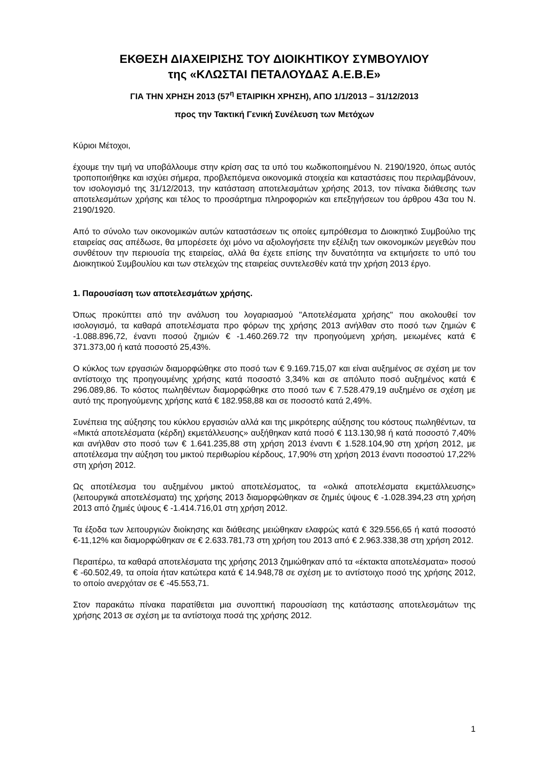ΕΚΘΕΣΗ ΔΙΑΧΕΙΡΙΣΗΣ ΤΟΥ ΔΙΟΙΚΗΤΙΚΟΥ ΣΥΜΒΟΥΛΙΟΥ
της «ΚΛΩΣΤΑΙ ΠΕΤΑΛΟΥΔΑΣ Α.Ε.Β.Ε»
ΓΙΑ ΤΗΝ ΧΡΗΣΗ 2013 (57<sup>η</sup> ΕΤΑΙΡΙΚΗ ΧΡΗΣΗ), ΑΠΟ 1/1/2013 – 31/12/2013
προς την Τακτική Γενική Συνέλευση των Μετόχων
Κύριοι Μέτοχοι,
έχουμε την τιμή να υποβάλλουμε στην κρίση σας τα υπό του κωδικοποιημένου Ν. 2190/1920, όπως αυτός τροποποιήθηκε και ισχύει σήμερα, προβλεπόμενα οικονομικά στοιχεία και καταστάσεις που περιλαμβάνουν, τον ισολογισμό της 31/12/2013, την κατάσταση αποτελεσμάτων χρήσης 2013, τον πίνακα διάθεσης των αποτελεσμάτων χρήσης και τέλος το προσάρτημα πληροφοριών και επεξηγήσεων του άρθρου 43α του Ν. 2190/1920.
Από το σύνολο των οικονομικών αυτών καταστάσεων τις οποίες εμπρόθεσμα το Διοικητικό Συμβούλιο της εταιρείας σας απέδωσε, θα μπορέσετε όχι μόνο να αξιολογήσετε την εξέλιξη των οικονομικών μεγεθών που συνθέτουν την περιουσία της εταιρείας, αλλά θα έχετε επίσης την δυνατότητα να εκτιμήσετε το υπό του Διοικητικού Συμβουλίου και των στελεχών της εταιρείας συντελεσθέν κατά την χρήση 2013 έργο.
1. Παρουσίαση των αποτελεσμάτων χρήσης.
Όπως προκύπτει από την ανάλυση του λογαριασμού "Αποτελέσματα χρήσης" που ακολουθεί τον ισολογισμό, τα καθαρά αποτελέσματα προ φόρων της χρήσης 2013 ανήλθαν στο ποσό των ζημιών € -1.088.896,72, έναντι ποσού ζημιών € -1.460.269.72 την προηγούμενη χρήση, μειωμένες κατά € 371.373,00 ή κατά ποσοστό 25,43%.
Ο κύκλος των εργασιών διαμορφώθηκε στο ποσό των € 9.169.715,07 και είναι αυξημένος σε σχέση με τον αντίστοιχο της προηγουμένης χρήσης κατά ποσοστό 3,34% και σε απόλυτο ποσό αυξημένος κατά € 296.089,86. Το κόστος πωληθέντων διαμορφώθηκε στο ποσό των € 7.528.479,19 αυξημένο σε σχέση με αυτό της προηγούμενης χρήσης κατά € 182.958,88 και σε ποσοστό κατά 2,49%.
Συνέπεια της αύξησης του κύκλου εργασιών αλλά και της μικρότερης αύξησης του κόστους πωληθέντων, τα «Μικτά αποτελέσματα (κέρδη) εκμετάλλευσης» αυξήθηκαν κατά ποσό € 113.130,98 ή κατά ποσοστό 7,40% και ανήλθαν στο ποσό των € 1.641.235,88 στη χρήση 2013 έναντι € 1.528.104,90 στη χρήση 2012, με αποτέλεσμα την αύξηση του μικτού περιθωρίου κέρδους, 17,90% στη χρήση 2013 έναντι ποσοστού 17,22% στη χρήση 2012.
Ως αποτέλεσμα του αυξημένου μικτού αποτελέσματος, τα «ολικά αποτελέσματα εκμετάλλευσης» (λειτουργικά αποτελέσματα) της χρήσης 2013 διαμορφώθηκαν σε ζημιές ύψους € -1.028.394,23 στη χρήση 2013 από ζημιές ύψους € -1.414.716,01 στη χρήση 2012.
Τα έξοδα των λειτουργιών διοίκησης και διάθεσης μειώθηκαν ελαφρώς κατά € 329.556,65 ή κατά ποσοστό €-11,12% και διαμορφώθηκαν σε € 2.633.781,73 στη χρήση του 2013 από € 2.963.338,38 στη χρήση 2012.
Περαιτέρω, τα καθαρά αποτελέσματα της χρήσης 2013 ζημιώθηκαν από τα «έκτακτα αποτελέσματα» ποσού € -60.502,49, τα οποία ήταν κατώτερα κατά € 14.948,78 σε σχέση με το αντίστοιχο ποσό της χρήσης 2012, το οποίο ανερχόταν σε € -45.553,71.
Στον παρακάτω πίνακα παρατίθεται μια συνοπτική παρουσίαση της κατάστασης αποτελεσμάτων της χρήσης 2013 σε σχέση με τα αντίστοιχα ποσά της χρήσης 2012.
1